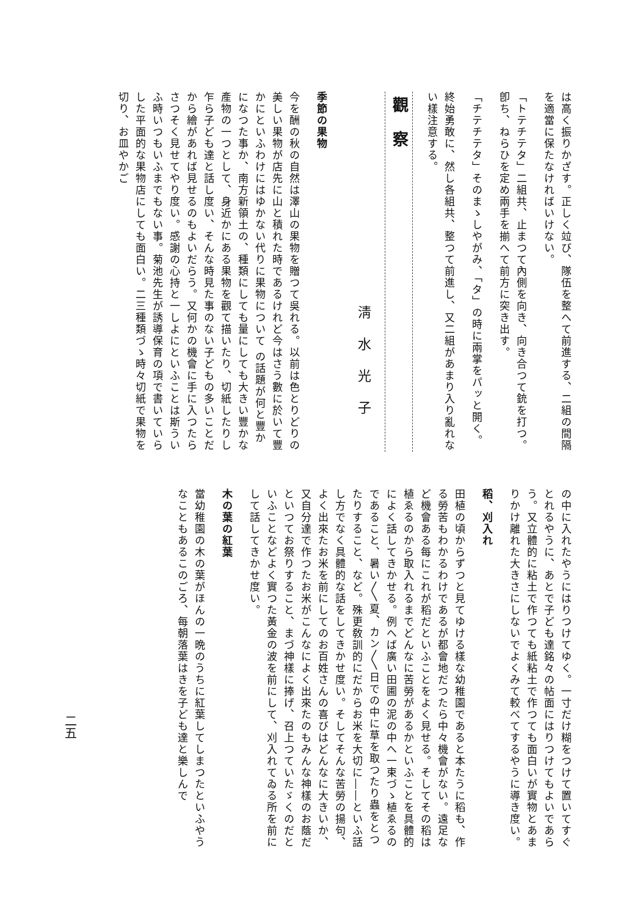は高く振りかざす。正しく竝び、隊伍を整へて前進する、二組の間隔を適當に保たなければいけない。
「トテチテタ」二組共、止まつて內側を向き、向き合つて銃を打つ。卽ち、ねらひを定め兩手を揃へて前方に突き出す。
「チテチテタ」そのまゝしやがみ、「タ」の時に兩掌をパッと開く。
終始勇敢に、然し各組共、整つて前進し、又二組があまり入り亂れない樣注意する。
觀察
淸水光子
季節の果物
今を酬の秋の自然は澤山の果物を贈つて吳れる。以前は色とりどりの美しい果物が店先に山と積れた時であるけれど今はさう數に於いて豐かにといふわけにはゆかない代りに果物について の話題が何と豐かになつた事か、南方新領土の、種類にしても量にしても大きい豐かな產物の一つとして、身近かにある果物を觀て描いたり、切紙したりし乍ら子ども達と話し度い、そんな時見た事のない子どもの多いことだから繪があれば見せるのもよいだらう。又何かの機會に手に入つたらさつそく見せてやり度い。感謝の心持と一しよにといふことは斯ういふ時いつもいふまでもない事。菊池先生が誘導保育の項で書いていらした平面的な果物店にしても面白い。二三種類づゝ時々切紙で果物を切り、お皿やかご
の中に入れたやうにはりつけてゆく。一寸だけ糊をつけて置いてすぐとれるやうに、あとで子ども達銘々の帖面にはりつけてもよいであらう。又立體的に粘土で作つても紙粘土で作つても面白いが實物とあまりかけ離れた大きさにしないでよくみて較べてするやうに導き度い。
稻、刈入れ
田植の頃からずつと見てゆける樣な幼稚園であると本たうに稻も、作る勞苦もわかるわけであるが都會地だつたら中々機會がない。遠足など機會ある每にこれが稻だといふことをよく見せる。そしてその稻は植ゑるのから取入れるまでどんなに苦勞があるかといふことを具體的によく話してきかせる。例へば廣い田圃の泥の中へ一束づゝ植ゑるのであること、暑い〳〵夏、カン〳〵日での中に草を取つたり蟲をとつたりすること、など。殊更敎訓的にだからお米を大切に――といふ話し方でなく具體的な話をしてきかせ度い。そしてそんな苦勞の揚句、よく出來たお米を前にしてのお百姓さんの喜びはどんなに大きいか、又自分達で作つたお米がこんなによく出來たのもみんな神樣のお蔭だといつてお祭りすること、まづ神樣に捧げ、召上つていたゞくのだといふことなどよく實つた黃金の波を前にして、刈入れてゐる所を前にして話してきかせ度い。
木の葉の紅葉
當幼稚園の木の葉がほんの一晩のうちに紅葉してしまつたといふやうなこともあるこのごろ、每朝落葉はきを子ども達と樂しんで
二五